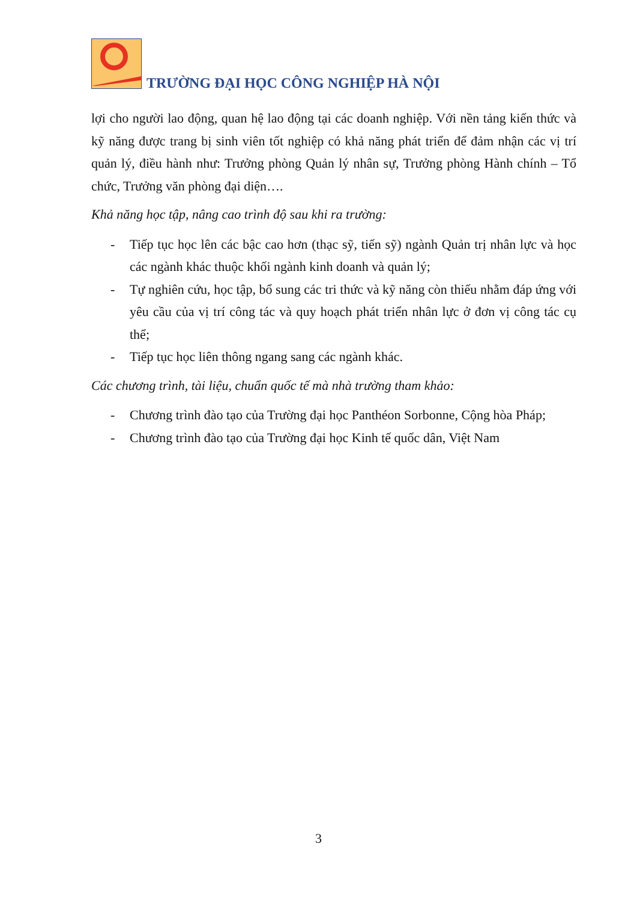TRƯỜNG ĐẠI HỌC CÔNG NGHIỆP HÀ NỘI
lợi cho người lao động, quan hệ lao động tại các doanh nghiệp. Với nền tảng kiến thức và kỹ năng được trang bị sinh viên tốt nghiệp có khả năng phát triển để đảm nhận các vị trí quản lý, điều hành như: Trưởng phòng Quản lý nhân sự, Trưởng phòng Hành chính – Tổ chức, Trưởng văn phòng đại diện….
Khả năng học tập, nâng cao trình độ sau khi ra trường:
- Tiếp tục học lên các bậc cao hơn (thạc sỹ, tiến sỹ) ngành Quản trị nhân lực và học các ngành khác thuộc khối ngành kinh doanh và quản lý;
- Tự nghiên cứu, học tập, bổ sung các tri thức và kỹ năng còn thiếu nhằm đáp ứng với yêu cầu của vị trí công tác và quy hoạch phát triển nhân lực ở đơn vị công tác cụ thể;
- Tiếp tục học liên thông ngang sang các ngành khác.
Các chương trình, tài liệu, chuẩn quốc tế mà nhà trường tham khảo:
- Chương trình đào tạo của Trường đại học Panthéon Sorbonne, Cộng hòa Pháp;
- Chương trình đào tạo của Trường đại học Kinh tế quốc dân, Việt Nam
3